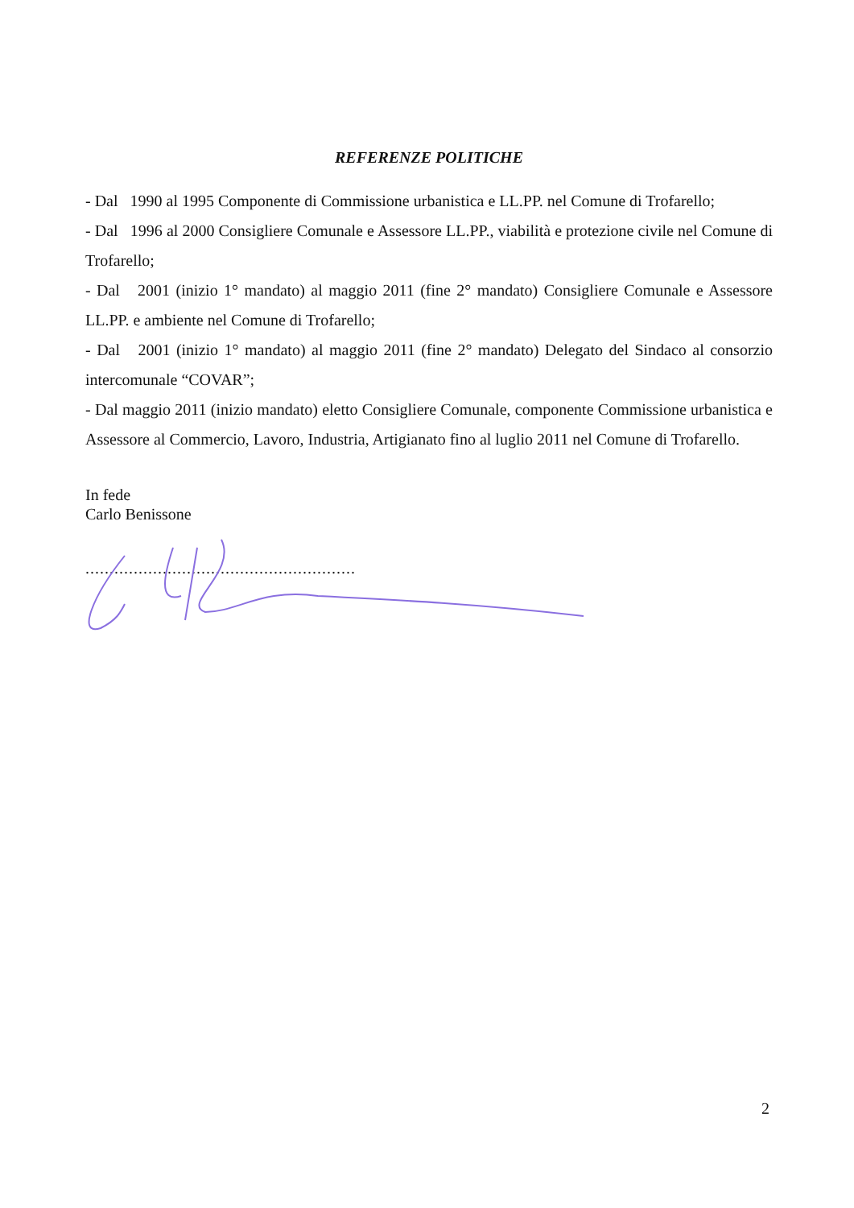REFERENZE POLITICHE
- Dal 1990 al 1995 Componente di Commissione urbanistica e LL.PP. nel Comune di Trofarello;
- Dal 1996 al 2000 Consigliere Comunale e Assessore LL.PP., viabilità e protezione civile nel Comune di Trofarello;
- Dal 2001 (inizio 1° mandato) al maggio 2011 (fine 2° mandato) Consigliere Comunale e Assessore LL.PP. e ambiente nel Comune di Trofarello;
- Dal 2001 (inizio 1° mandato) al maggio 2011 (fine 2° mandato) Delegato del Sindaco al consorzio intercomunale “COVAR”;
- Dal maggio 2011 (inizio mandato) eletto Consigliere Comunale, componente Commissione urbanistica e Assessore al Commercio, Lavoro, Industria, Artigianato fino al luglio 2011 nel Comune di Trofarello.
In fede
Carlo Benissone
........................................................
2